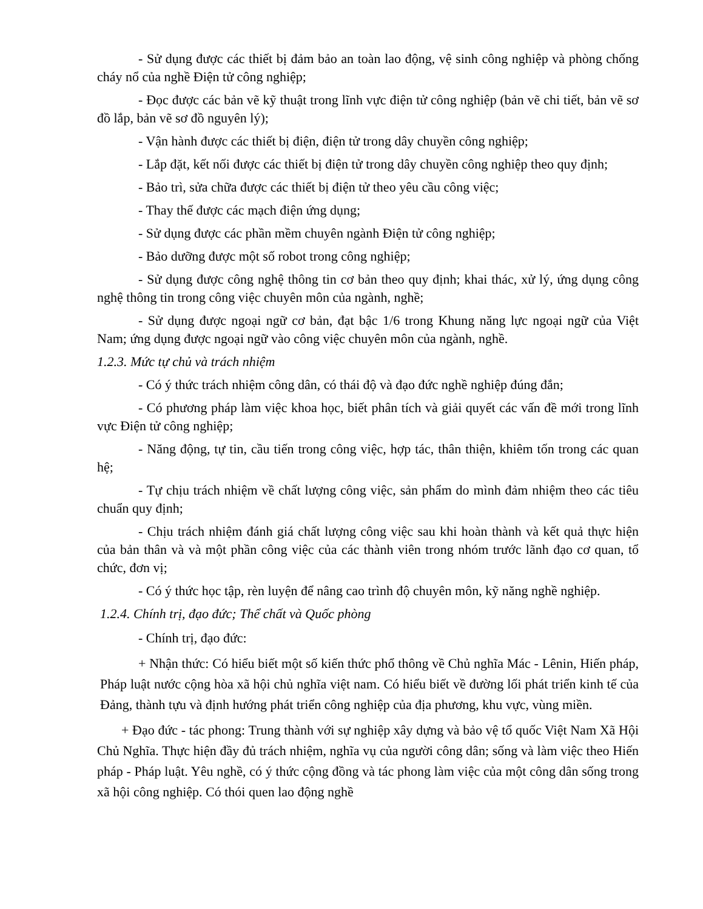- Sử dụng được các thiết bị đảm bảo an toàn lao động, vệ sinh công nghiệp và phòng chống cháy nổ của nghề Điện tử công nghiệp;
- Đọc được các bản vẽ kỹ thuật trong lĩnh vực điện tử công nghiệp (bản vẽ chi tiết, bản vẽ sơ đồ lắp, bản vẽ sơ đồ nguyên lý);
- Vận hành được các thiết bị điện, điện tử trong dây chuyền công nghiệp;
- Lắp đặt, kết nối được các thiết bị điện tử trong dây chuyền công nghiệp theo quy định;
- Bảo trì, sửa chữa được các thiết bị điện tử theo yêu cầu công việc;
- Thay thế được các mạch điện ứng dụng;
- Sử dụng được các phần mềm chuyên ngành Điện tử công nghiệp;
- Bảo dưỡng được một số robot trong công nghiệp;
- Sử dụng được công nghệ thông tin cơ bản theo quy định; khai thác, xử lý, ứng dụng công nghệ thông tin trong công việc chuyên môn của ngành, nghề;
- Sử dụng được ngoại ngữ cơ bản, đạt bậc 1/6 trong Khung năng lực ngoại ngữ của Việt Nam; ứng dụng được ngoại ngữ vào công việc chuyên môn của ngành, nghề.
1.2.3. Mức tự chủ và trách nhiệm
- Có ý thức trách nhiệm công dân, có thái độ và đạo đức nghề nghiệp đúng đắn;
- Có phương pháp làm việc khoa học, biết phân tích và giải quyết các vấn đề mới trong lĩnh vực Điện tử công nghiệp;
- Năng động, tự tin, cầu tiến trong công việc, hợp tác, thân thiện, khiêm tốn trong các quan hệ;
- Tự chịu trách nhiệm về chất lượng công việc, sản phẩm do mình đảm nhiệm theo các tiêu chuẩn quy định;
- Chịu trách nhiệm đánh giá chất lượng công việc sau khi hoàn thành và kết quả thực hiện của bản thân và và một phần công việc của các thành viên trong nhóm trước lãnh đạo cơ quan, tổ chức, đơn vị;
- Có ý thức học tập, rèn luyện để nâng cao trình độ chuyên môn, kỹ năng nghề nghiệp.
1.2.4. Chính trị, đạo đức; Thể chất và Quốc phòng
- Chính trị, đạo đức:
+ Nhận thức: Có hiểu biết một số kiến thức phổ thông về Chủ nghĩa Mác - Lênin, Hiến pháp, Pháp luật nước cộng hòa xã hội chủ nghĩa việt nam. Có hiểu biết về đường lối phát triển kinh tế của Đảng, thành tựu và định hướng phát triển công nghiệp của địa phương, khu vực, vùng miền.
+ Đạo đức - tác phong: Trung thành với sự nghiệp xây dựng và bảo vệ tổ quốc Việt Nam Xã Hội Chủ Nghĩa. Thực hiện đầy đủ trách nhiệm, nghĩa vụ của người công dân; sống và làm việc theo Hiến pháp - Pháp luật. Yêu nghề, có ý thức cộng đồng và tác phong làm việc của một công dân sống trong xã hội công nghiệp. Có thói quen lao động nghề